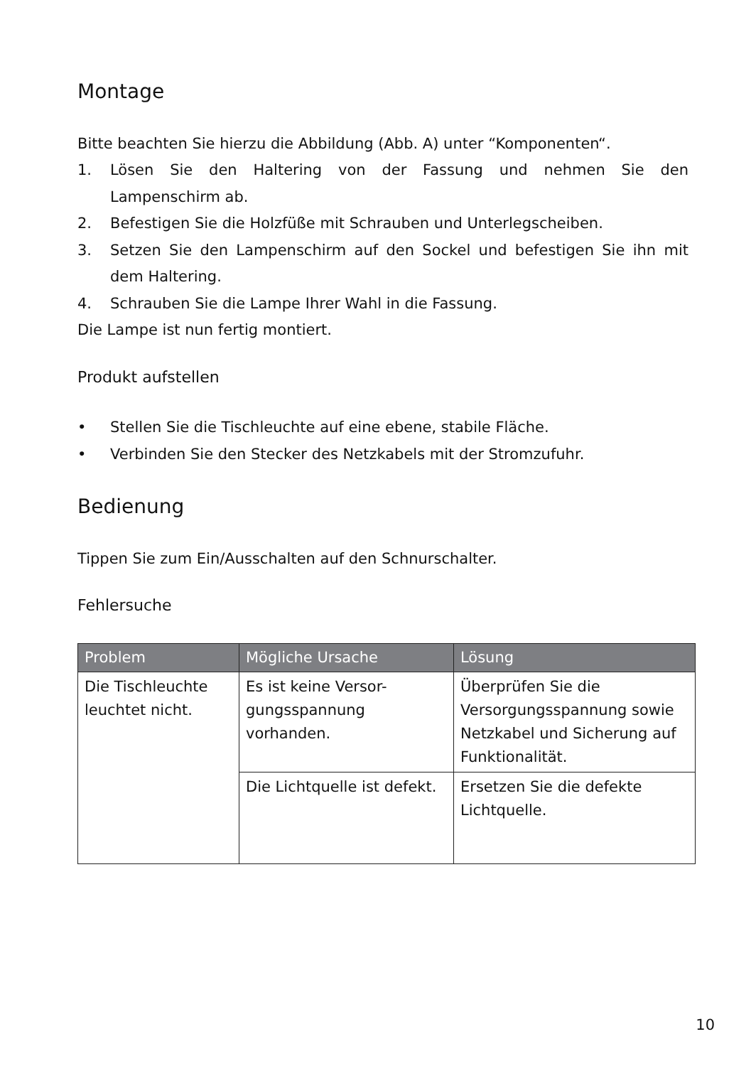Montage
Bitte beachten Sie hierzu die Abbildung (Abb. A) unter “Komponenten“.
1. Lösen Sie den Haltering von der Fassung und nehmen Sie den Lampenschirm ab.
2. Befestigen Sie die Holzfüße mit Schrauben und Unterlegscheiben.
3. Setzen Sie den Lampenschirm auf den Sockel und befestigen Sie ihn mit dem Haltering.
4. Schrauben Sie die Lampe Ihrer Wahl in die Fassung.
Die Lampe ist nun fertig montiert.
Produkt aufstellen
• Stellen Sie die Tischleuchte auf eine ebene, stabile Fläche.
• Verbinden Sie den Stecker des Netzkabels mit der Stromzufuhr.
Bedienung
Tippen Sie zum Ein/Ausschalten auf den Schnurschalter.
Fehlersuche
| Problem | Mögliche Ursache | Lösung |
| --- | --- | --- |
| Die Tischleuchte leuchtet nicht. | Es ist keine Versor-gungsspannung vorhanden. | Überprüfen Sie die Versorgungsspannung sowie Netzkabel und Sicherung auf Funktionalität. |
| | Die Lichtquelle ist defekt. | Ersetzen Sie die defekte Lichtquelle. |
10